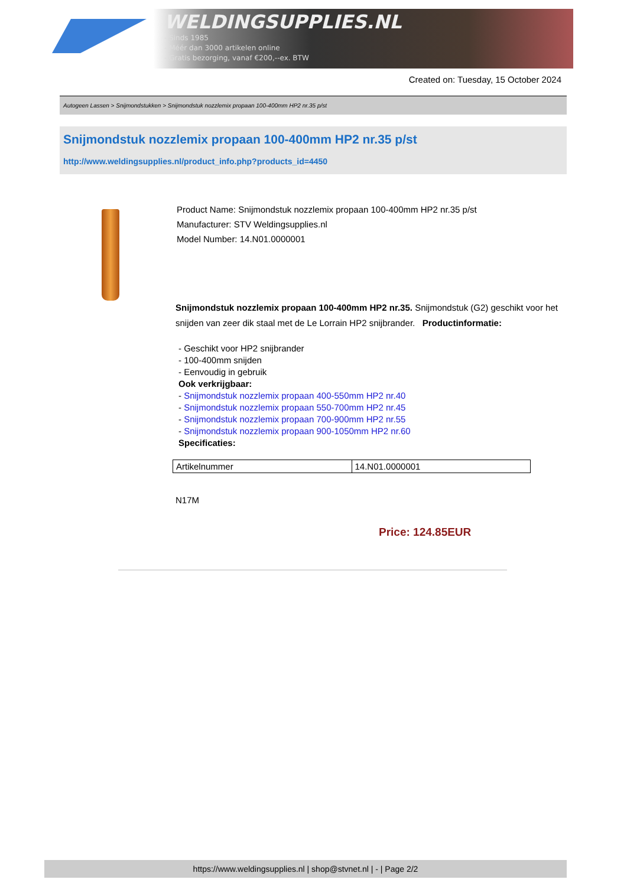WELDINGSUPPLIES.NL
- Sinds 1985
- Méér dan 3000 artikelen online
- Gratis bezorging, vanaf €200,--ex. BTW
Created on: Tuesday, 15 October 2024
Autogeen Lassen > Snijmondstukken > Snijmondstuk nozzlemix propaan 100-400mm HP2 nr.35 p/st
Snijmondstuk nozzlemix propaan 100-400mm HP2 nr.35 p/st
http://www.weldingsupplies.nl/product_info.php?products_id=4450
Product Name: Snijmondstuk nozzlemix propaan 100-400mm HP2 nr.35 p/st
Manufacturer: STV Weldingsupplies.nl
Model Number: 14.N01.0000001
Snijmondstuk nozzlemix propaan 100-400mm HP2 nr.35. Snijmondstuk (G2) geschikt voor het snijden van zeer dik staal met de Le Lorrain HP2 snijbrander. Productinformatie:
- Geschikt voor HP2 snijbrander
- 100-400mm snijden
- Eenvoudig in gebruik
Ook verkrijgbaar:
- Snijmondstuk nozzlemix propaan 400-550mm HP2 nr.40
- Snijmondstuk nozzlemix propaan 550-700mm HP2 nr.45
- Snijmondstuk nozzlemix propaan 700-900mm HP2 nr.55
- Snijmondstuk nozzlemix propaan 900-1050mm HP2 nr.60
Specificaties:
| Artikelnummer | 14.N01.0000001 |
N17M
Price: 124.85EUR
https://www.weldingsupplies.nl | shop@stvnet.nl | - | Page 2/2